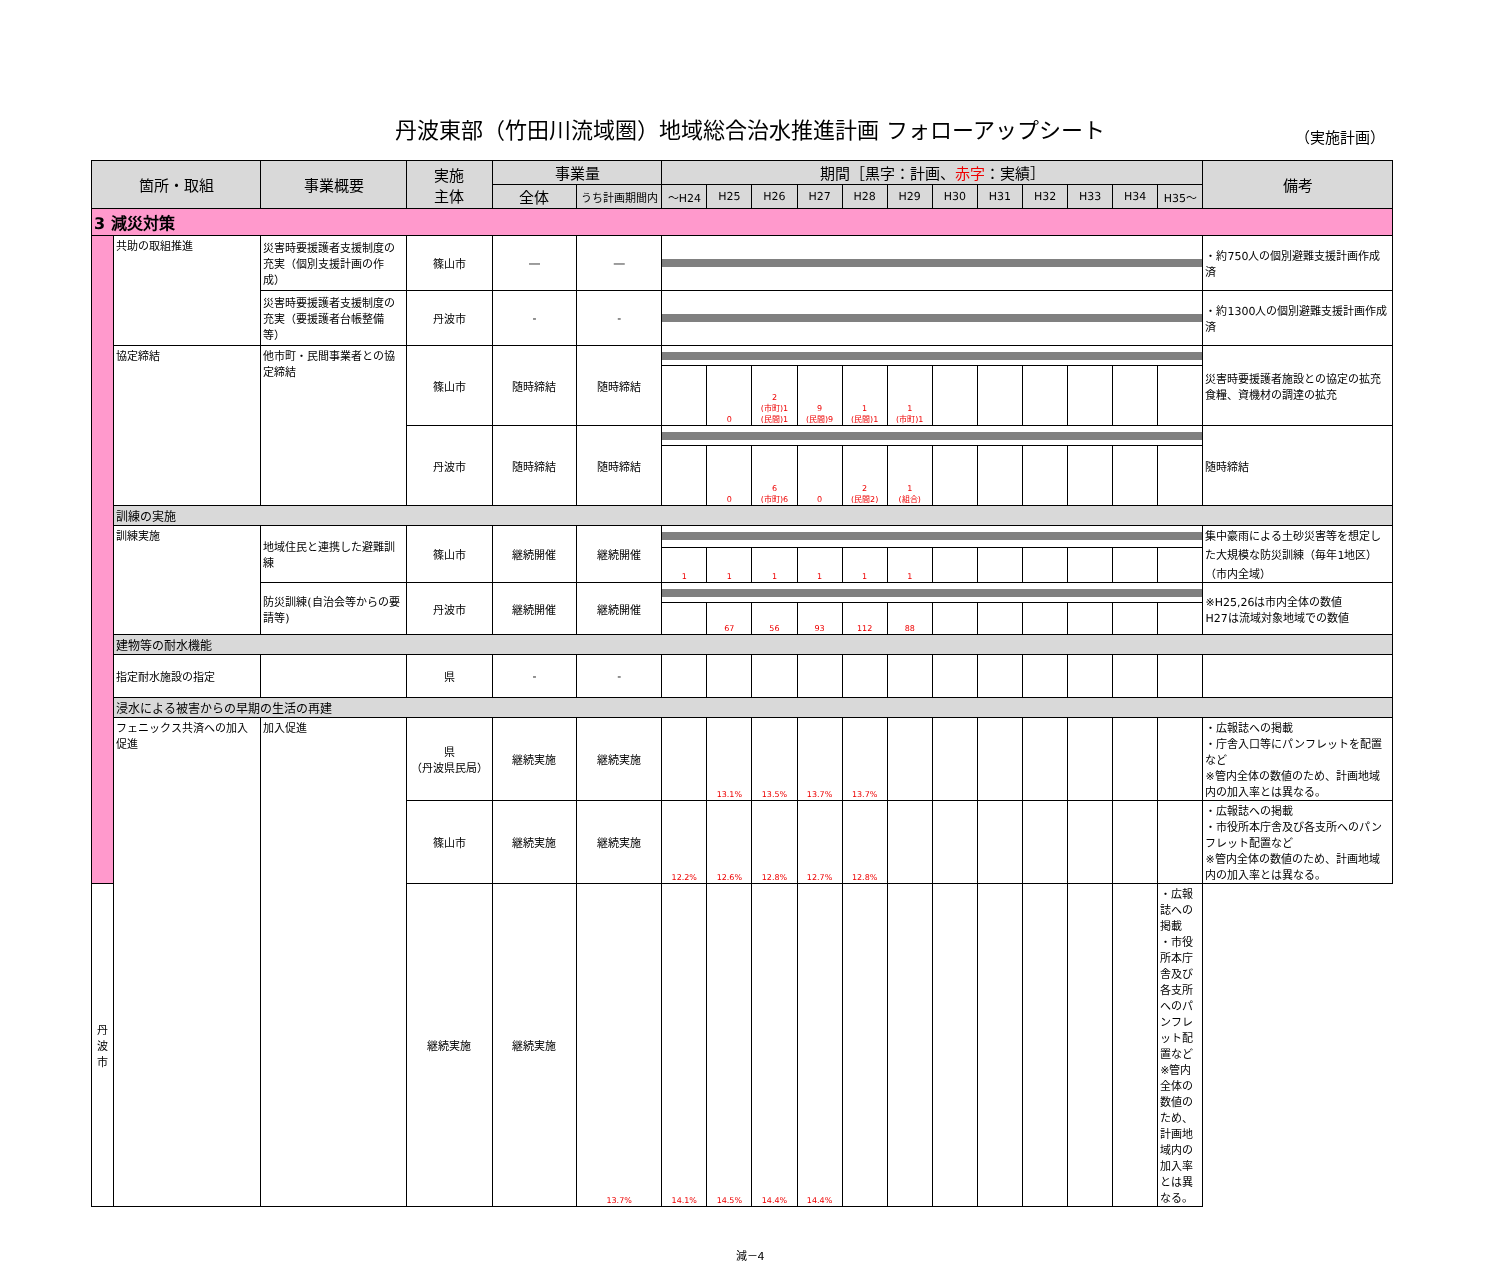丹波東部（竹田川流域圏）地域総合治水推進計画 フォローアップシート （実施計画）
| 箇所・取組 | | 事業概要 | 実施 主体 | 事業量 | | 期間［黒字：計画、 赤字 ：実績］ | | | | | | | | | | | | 備考 |
| --- | --- | --- | --- | --- | --- | --- | --- | --- | --- | --- | --- | --- | --- | --- | --- | --- | --- | --- |
| | | | | 全体 | うち計画期間内 | ～H24 | H25 | H26 | H27 | H28 | H29 | H30 | H31 | H32 | H33 | H34 | H35～ | |
| 3 減災対策 | | | | | | | | | | | | | | | | | | |
| | 共助の取組推進 | 災害時要援護者支援制度の充実（個別支援計画の作成） | 篠山市 | ― | ― | | | | | | | | | | | | | ・約750人の個別避難支援計画作成済 |
| | | 災害時要援護者支援制度の充実（要援護者台帳整備等） | 丹波市 | - | - | | | | | | | | | | | | | ・約1300人の個別避難支援計画作成済 |
| | 協定締結 | 他市町・民間事業者との協定締結 | 篠山市 | 随時締結 | 随時締結 | | | | | | | | | | | | | 災害時要援護者施設との協定の拡充 食糧、資機材の調達の拡充 |
| | | | | | | | 0 | 2 (市町)1 (民間)1 | 9 (民間)9 | 1 (民間)1 | 1 (市町)1 | | | | | | | |
| | | | 丹波市 | 随時締結 | 随時締結 | | | | | | | | | | | | | 随時締結 |
| | | | | | | | 0 | 6 (市町)6 | 0 | 2 (民間2) | 1 (組合) | | | | | | | |
| | 訓練の実施 | | | | | | | | | | | | | | | | | |
| | 訓練実施 | 地域住民と連携した避難訓練 | 篠山市 | 継続開催 | 継続開催 | | | | | | | | | | | | | 集中豪雨による土砂災害等を想定した大規模な防災訓練（毎年1地区）（市内全域） |
| | | | | | | 1 | 1 | 1 | 1 | 1 | 1 | | | | | | | |
| | | 防災訓練(自治会等からの要請等) | 丹波市 | 継続開催 | 継続開催 | | | | | | | | | | | | | ※H25,26は市内全体の数値 H27は流域対象地域での数値 |
| | | | | | | | 67 | 56 | 93 | 112 | 88 | | | | | | | |
| | 建物等の耐水機能 | | | | | | | | | | | | | | | | | |
| | 指定耐水施設の指定 | | 県 | - | - | | | | | | | | | | | | | |
| | 浸水による被害からの早期の生活の再建 | | | | | | | | | | | | | | | | | |
| | フェニックス共済への加入促進 | 加入促進 | 県 （丹波県民局） | 継続実施 | 継続実施 | | 13.1% | 13.5% | 13.7% | 13.7% | | | | | | | | ・広報誌への掲載 ・庁舎入口等にパンフレットを配置など ※管内全体の数値のため、計画地域内の加入率とは異なる。 |
| | | | 篠山市 | 継続実施 | 継続実施 | 12.2% | 12.6% | 12.8% | 12.7% | 12.8% | | | | | | | | ・広報誌への掲載 ・市役所本庁舎及び各支所へのパンフレット配置など ※管内全体の数値のため、計画地域内の加入率とは異なる。 |
| 丹波市 | | | 継続実施 | 継続実施 | 13.7% | 14.1% | 14.5% | 14.4% | 14.4% | | | | | | | | ・広報誌への掲載 ・市役所本庁舎及び各支所へのパンフレット配置など ※管内全体の数値のため、計画地域内の加入率とは異なる。 | |
減－4